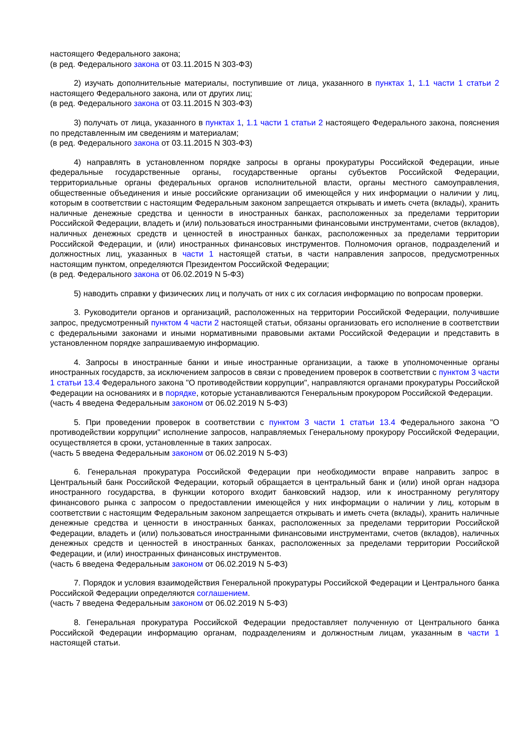настоящего Федерального закона;
(в ред. Федерального закона от 03.11.2015 N 303-ФЗ)
2) изучать дополнительные материалы, поступившие от лица, указанного в пунктах 1, 1.1 части 1 статьи 2 настоящего Федерального закона, или от других лиц;
(в ред. Федерального закона от 03.11.2015 N 303-ФЗ)
3) получать от лица, указанного в пунктах 1, 1.1 части 1 статьи 2 настоящего Федерального закона, пояснения по представленным им сведениям и материалам;
(в ред. Федерального закона от 03.11.2015 N 303-ФЗ)
4) направлять в установленном порядке запросы в органы прокуратуры Российской Федерации, иные федеральные государственные органы, государственные органы субъектов Российской Федерации, территориальные органы федеральных органов исполнительной власти, органы местного самоуправления, общественные объединения и иные российские организации об имеющейся у них информации о наличии у лиц, которым в соответствии с настоящим Федеральным законом запрещается открывать и иметь счета (вклады), хранить наличные денежные средства и ценности в иностранных банках, расположенных за пределами территории Российской Федерации, владеть и (или) пользоваться иностранными финансовыми инструментами, счетов (вкладов), наличных денежных средств и ценностей в иностранных банках, расположенных за пределами территории Российской Федерации, и (или) иностранных финансовых инструментов. Полномочия органов, подразделений и должностных лиц, указанных в части 1 настоящей статьи, в части направления запросов, предусмотренных настоящим пунктом, определяются Президентом Российской Федерации;
(в ред. Федерального закона от 06.02.2019 N 5-ФЗ)
5) наводить справки у физических лиц и получать от них с их согласия информацию по вопросам проверки.
3. Руководители органов и организаций, расположенных на территории Российской Федерации, получившие запрос, предусмотренный пунктом 4 части 2 настоящей статьи, обязаны организовать его исполнение в соответствии с федеральными законами и иными нормативными правовыми актами Российской Федерации и представить в установленном порядке запрашиваемую информацию.
4. Запросы в иностранные банки и иные иностранные организации, а также в уполномоченные органы иностранных государств, за исключением запросов в связи с проведением проверок в соответствии с пунктом 3 части 1 статьи 13.4 Федерального закона "О противодействии коррупции", направляются органами прокуратуры Российской Федерации на основаниях и в порядке, которые устанавливаются Генеральным прокурором Российской Федерации.
(часть 4 введена Федеральным законом от 06.02.2019 N 5-ФЗ)
5. При проведении проверок в соответствии с пунктом 3 части 1 статьи 13.4 Федерального закона "О противодействии коррупции" исполнение запросов, направляемых Генеральному прокурору Российской Федерации, осуществляется в сроки, установленные в таких запросах.
(часть 5 введена Федеральным законом от 06.02.2019 N 5-ФЗ)
6. Генеральная прокуратура Российской Федерации при необходимости вправе направить запрос в Центральный банк Российской Федерации, который обращается в центральный банк и (или) иной орган надзора иностранного государства, в функции которого входит банковский надзор, или к иностранному регулятору финансового рынка с запросом о предоставлении имеющейся у них информации о наличии у лиц, которым в соответствии с настоящим Федеральным законом запрещается открывать и иметь счета (вклады), хранить наличные денежные средства и ценности в иностранных банках, расположенных за пределами территории Российской Федерации, владеть и (или) пользоваться иностранными финансовыми инструментами, счетов (вкладов), наличных денежных средств и ценностей в иностранных банках, расположенных за пределами территории Российской Федерации, и (или) иностранных финансовых инструментов.
(часть 6 введена Федеральным законом от 06.02.2019 N 5-ФЗ)
7. Порядок и условия взаимодействия Генеральной прокуратуры Российской Федерации и Центрального банка Российской Федерации определяются соглашением.
(часть 7 введена Федеральным законом от 06.02.2019 N 5-ФЗ)
8. Генеральная прокуратура Российской Федерации предоставляет полученную от Центрального банка Российской Федерации информацию органам, подразделениям и должностным лицам, указанным в части 1 настоящей статьи.